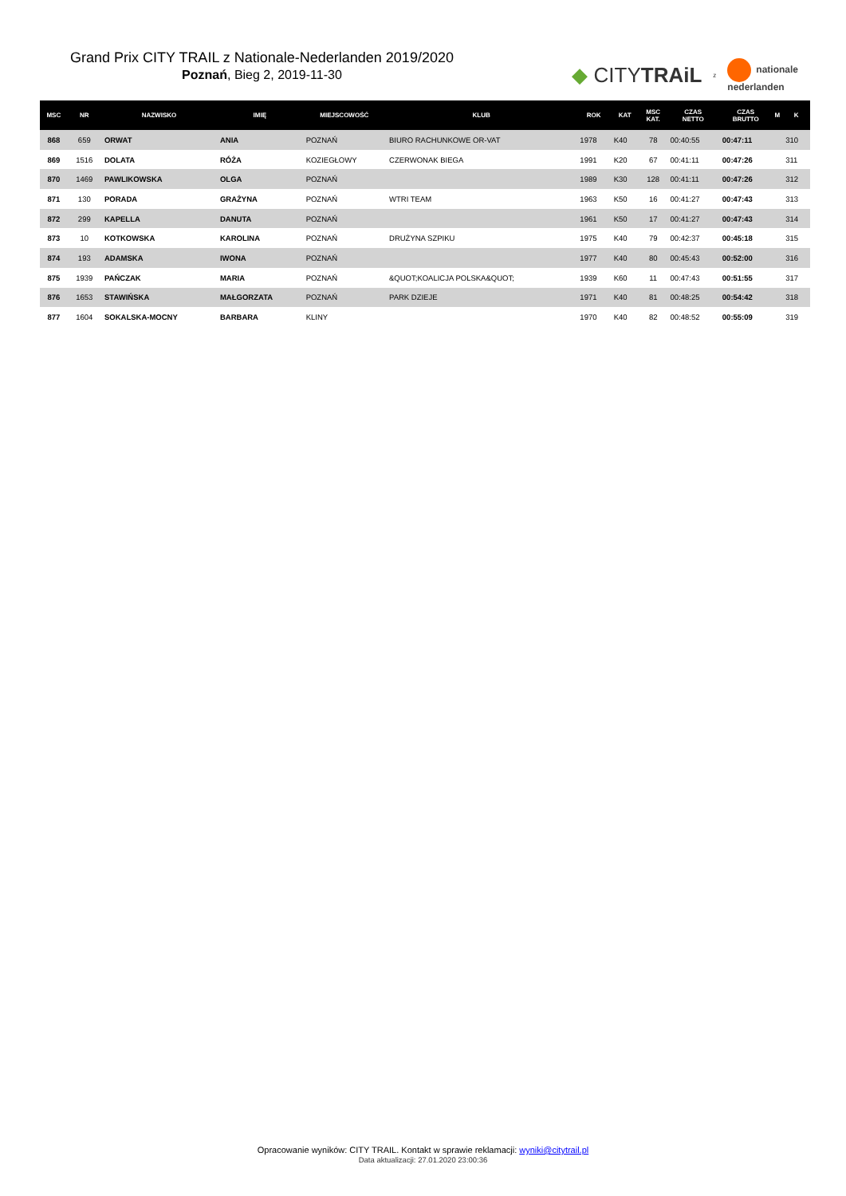Grand Prix CITY TRAIL z Nationale-Nederlanden 2019/2020
Poznań, Bieg 2, 2019-11-30
◆ CITYTRAiL z nationale
nederlanden
| MSC | NR | NAZWISKO | IMIĘ | MIEJSCOWOŚĆ | KLUB | ROK | KAT | MSC KAT. | CZAS NETTO | CZAS BRUTTO | M | K |
| --- | --- | --- | --- | --- | --- | --- | --- | --- | --- | --- | --- | --- |
| 868 | 659 | ORWAT | ANIA | POZNAŃ | BIURO RACHUNKOWE OR-VAT | 1978 | K40 | 78 | 00:40:55 | 00:47:11 | | 310 |
| 869 | 1516 | DOLATA | RÓŻA | KOZIEGŁOWY | CZERWONAK BIEGA | 1991 | K20 | 67 | 00:41:11 | 00:47:26 | | 311 |
| 870 | 1469 | PAWLIKOWSKA | OLGA | POZNAŃ | | 1989 | K30 | 128 | 00:41:11 | 00:47:26 | | 312 |
| 871 | 130 | PORADA | GRAŻYNA | POZNAŃ | WTRI TEAM | 1963 | K50 | 16 | 00:41:27 | 00:47:43 | | 313 |
| 872 | 299 | KAPELLA | DANUTA | POZNAŃ | | 1961 | K50 | 17 | 00:41:27 | 00:47:43 | | 314 |
| 873 | 10 | KOTKOWSKA | KAROLINA | POZNAŃ | DRUŻYNA SZPIKU | 1975 | K40 | 79 | 00:42:37 | 00:45:18 | | 315 |
| 874 | 193 | ADAMSKA | IWONA | POZNAŃ | | 1977 | K40 | 80 | 00:45:43 | 00:52:00 | | 316 |
| 875 | 1939 | PAŃCZAK | MARIA | POZNAŃ | &QUOT;KOALICJA POLSKA&QUOT; | 1939 | K60 | 11 | 00:47:43 | 00:51:55 | | 317 |
| 876 | 1653 | STAWIŃSKA | MAŁGORZATA | POZNAŃ | PARK DZIEJE | 1971 | K40 | 81 | 00:48:25 | 00:54:42 | | 318 |
| 877 | 1604 | SOKALSKA-MOCNY | BARBARA | KLINY | | 1970 | K40 | 82 | 00:48:52 | 00:55:09 | | 319 |
Opracowanie wyników: CITY TRAIL. Kontakt w sprawie reklamacji: wyniki@citytrail.pl
Data aktualizacji: 27.01.2020 23:00:36